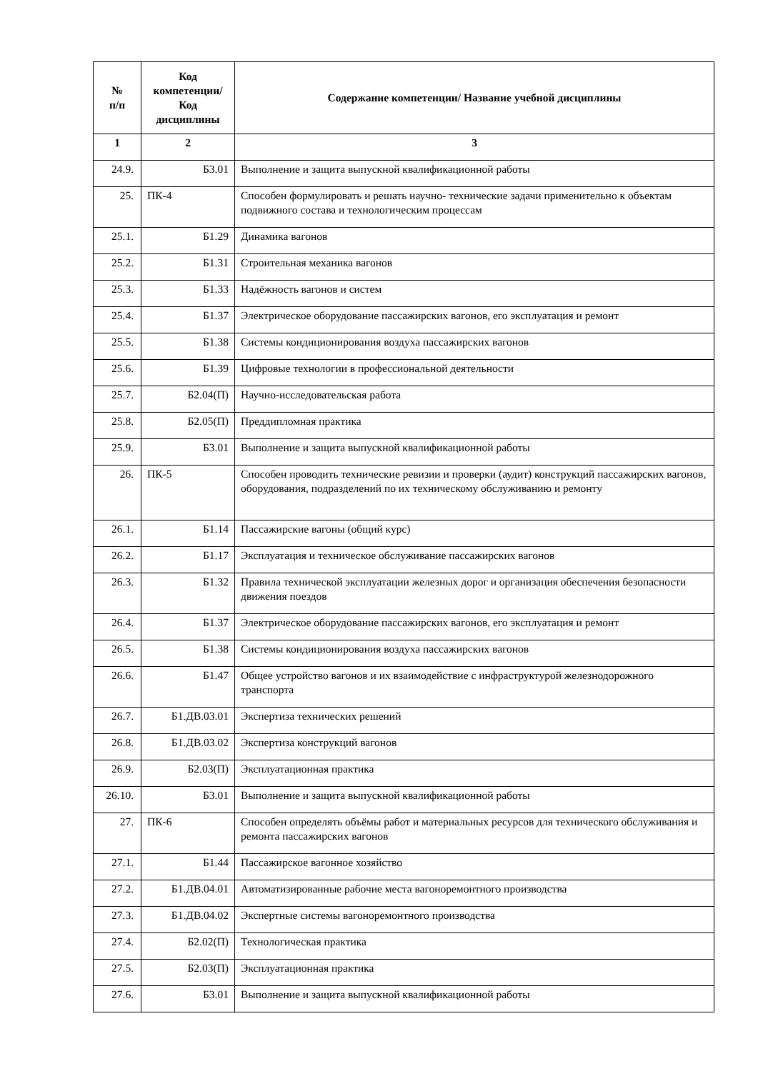| № п/п | Код компетенции/ Код дисциплины | Содержание компетенции/ Название учебной дисциплины |
| --- | --- | --- |
| 1 | 2 | 3 |
| 24.9. | Б3.01 | Выполнение и защита выпускной квалификационной работы |
| 25. | ПК-4 | Способен формулировать и решать научно- технические задачи применительно к объектам подвижного состава и технологическим процессам |
| 25.1. | Б1.29 | Динамика вагонов |
| 25.2. | Б1.31 | Строительная механика вагонов |
| 25.3. | Б1.33 | Надёжность вагонов и систем |
| 25.4. | Б1.37 | Электрическое оборудование пассажирских вагонов, его эксплуатация и ремонт |
| 25.5. | Б1.38 | Системы кондиционирования воздуха пассажирских вагонов |
| 25.6. | Б1.39 | Цифровые технологии в профессиональной деятельности |
| 25.7. | Б2.04(П) | Научно-исследовательская работа |
| 25.8. | Б2.05(П) | Преддипломная практика |
| 25.9. | Б3.01 | Выполнение и защита выпускной квалификационной работы |
| 26. | ПК-5 | Способен проводить технические ревизии и проверки (аудит) конструкций пассажирских вагонов, оборудования, подразделений по их техническому обслуживанию и ремонту |
| 26.1. | Б1.14 | Пассажирские вагоны (общий курс) |
| 26.2. | Б1.17 | Эксплуатация и техническое обслуживание пассажирских вагонов |
| 26.3. | Б1.32 | Правила технической эксплуатации железных дорог и организация обеспечения безопасности движения поездов |
| 26.4. | Б1.37 | Электрическое оборудование пассажирских вагонов, его эксплуатация и ремонт |
| 26.5. | Б1.38 | Системы кондиционирования воздуха пассажирских вагонов |
| 26.6. | Б1.47 | Общее устройство вагонов и их взаимодействие с инфраструктурой железнодорожного транспорта |
| 26.7. | Б1.ДВ.03.01 | Экспертиза технических решений |
| 26.8. | Б1.ДВ.03.02 | Экспертиза конструкций вагонов |
| 26.9. | Б2.03(П) | Эксплуатационная практика |
| 26.10. | Б3.01 | Выполнение и защита выпускной квалификационной работы |
| 27. | ПК-6 | Способен определять объёмы работ и материальных ресурсов для технического обслуживания и ремонта пассажирских вагонов |
| 27.1. | Б1.44 | Пассажирское вагонное хозяйство |
| 27.2. | Б1.ДВ.04.01 | Автоматизированные рабочие места вагоноремонтного производства |
| 27.3. | Б1.ДВ.04.02 | Экспертные системы вагоноремонтного производства |
| 27.4. | Б2.02(П) | Технологическая практика |
| 27.5. | Б2.03(П) | Эксплуатационная практика |
| 27.6. | Б3.01 | Выполнение и защита выпускной квалификационной работы |